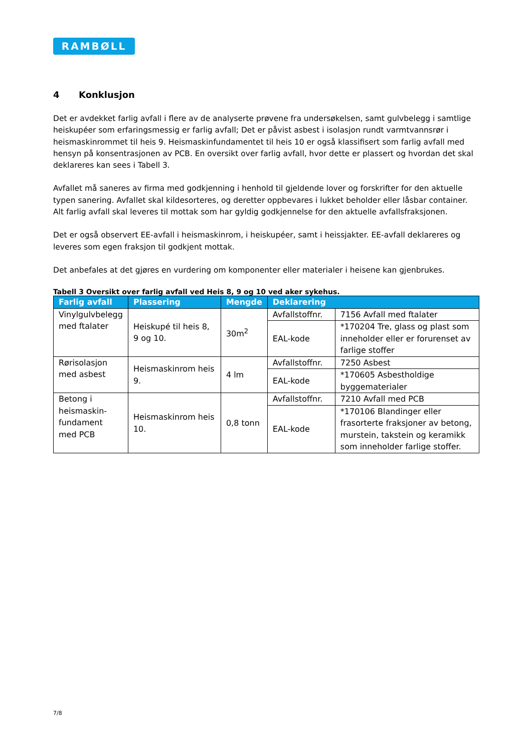RAMBØLL
4 Konklusjon
Det er avdekket farlig avfall i flere av de analyserte prøvene fra undersøkelsen, samt gulvbelegg i samtlige heiskupéer som erfaringsmessig er farlig avfall; Det er påvist asbest i isolasjon rundt varmtvannsrør i heismaskinrommet til heis 9. Heismaskinfundamentet til heis 10 er også klassifisert som farlig avfall med hensyn på konsentrasjonen av PCB. En oversikt over farlig avfall, hvor dette er plassert og hvordan det skal deklareres kan sees i Tabell 3.
Avfallet må saneres av firma med godkjenning i henhold til gjeldende lover og forskrifter for den aktuelle typen sanering. Avfallet skal kildesorteres, og deretter oppbevares i lukket beholder eller låsbar container. Alt farlig avfall skal leveres til mottak som har gyldig godkjennelse for den aktuelle avfallsfraksjonen.
Det er også observert EE-avfall i heismaskinrom, i heiskupéer, samt i heissjakter. EE-avfall deklareres og leveres som egen fraksjon til godkjent mottak.
Det anbefales at det gjøres en vurdering om komponenter eller materialer i heisene kan gjenbrukes.
Tabell 3 Oversikt over farlig avfall ved Heis 8, 9 og 10 ved aker sykehus.
| Farlig avfall | Plassering | Mengde | Deklarering | |
| --- | --- | --- | --- | --- |
| Vinylgulvbelegg med ftalater | Heiskupé til heis 8, 9 og 10. | 30m<sup>2</sup> | Avfallstoffnr. | 7156 Avfall med ftalater |
| | | | EAL-kode | *170204 Tre, glass og plast som inneholder eller er forurenset av farlige stoffer |
| Rørisolasjon med asbest | Heismaskinrom heis 9. | 4 lm | Avfallstoffnr. | 7250 Asbest |
| | | | EAL-kode | *170605 Asbestholdige byggematerialer |
| Betong i heismaskin-fundament med PCB | Heismaskinrom heis 10. | 0,8 tonn | Avfallstoffnr. | 7210 Avfall med PCB |
| | | | EAL-kode | *170106 Blandinger eller frasorterte fraksjoner av betong, murstein, takstein og keramikk som inneholder farlige stoffer. |
7/8